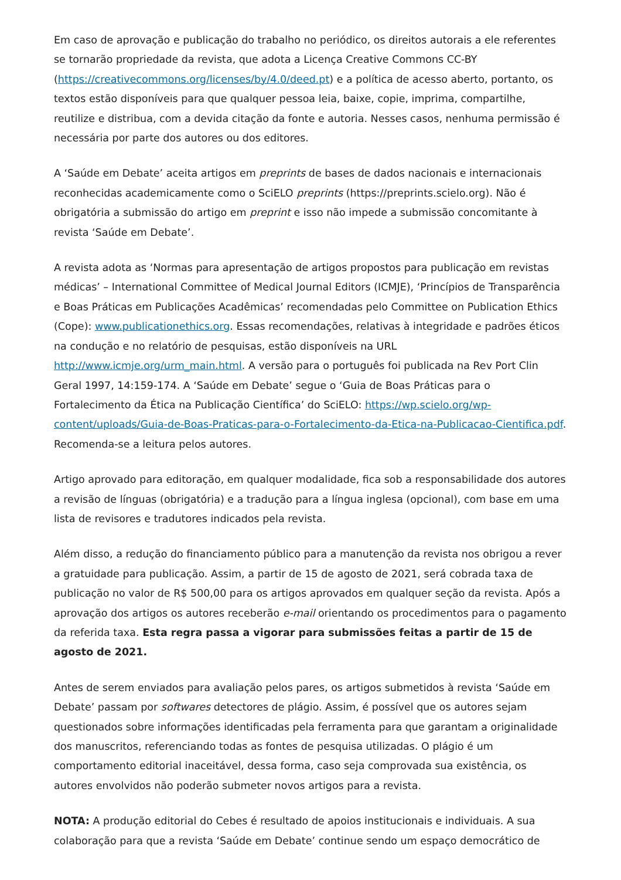Em caso de aprovação e publicação do trabalho no periódico, os direitos autorais a ele referentes se tornarão propriedade da revista, que adota a Licença Creative Commons CC-BY (https://creativecommons.org/licenses/by/4.0/deed.pt) e a política de acesso aberto, portanto, os textos estão disponíveis para que qualquer pessoa leia, baixe, copie, imprima, compartilhe, reutilize e distribua, com a devida citação da fonte e autoria. Nesses casos, nenhuma permissão é necessária por parte dos autores ou dos editores.
A ‘Saúde em Debate’ aceita artigos em preprints de bases de dados nacionais e internacionais reconhecidas academicamente como o SciELO preprints (https://preprints.scielo.org). Não é obrigatória a submissão do artigo em preprint e isso não impede a submissão concomitante à revista ‘Saúde em Debate’.
A revista adota as ‘Normas para apresentação de artigos propostos para publicação em revistas médicas’ – International Committee of Medical Journal Editors (ICMJE), ‘Princípios de Transparência e Boas Práticas em Publicações Acadêmicas’ recomendadas pelo Committee on Publication Ethics (Cope): www.publicationethics.org. Essas recomendações, relativas à integridade e padrões éticos na condução e no relatório de pesquisas, estão disponíveis na URL http://www.icmje.org/urm_main.html. A versão para o português foi publicada na Rev Port Clin Geral 1997, 14:159-174. A ‘Saúde em Debate’ segue o ‘Guia de Boas Práticas para o Fortalecimento da Ética na Publicação Científica’ do SciELO: https://wp.scielo.org/wp-content/uploads/Guia-de-Boas-Praticas-para-o-Fortalecimento-da-Etica-na-Publicacao-Cientifica.pdf. Recomenda-se a leitura pelos autores.
Artigo aprovado para editoração, em qualquer modalidade, fica sob a responsabilidade dos autores a revisão de línguas (obrigatória) e a tradução para a língua inglesa (opcional), com base em uma lista de revisores e tradutores indicados pela revista.
Além disso, a redução do financiamento público para a manutenção da revista nos obrigou a rever a gratuidade para publicação. Assim, a partir de 15 de agosto de 2021, será cobrada taxa de publicação no valor de R$ 500,00 para os artigos aprovados em qualquer seção da revista. Após a aprovação dos artigos os autores receberão e-mail orientando os procedimentos para o pagamento da referida taxa. Esta regra passa a vigorar para submissões feitas a partir de 15 de agosto de 2021.
Antes de serem enviados para avaliação pelos pares, os artigos submetidos à revista ‘Saúde em Debate’ passam por softwares detectores de plágio. Assim, é possível que os autores sejam questionados sobre informações identificadas pela ferramenta para que garantam a originalidade dos manuscritos, referenciando todas as fontes de pesquisa utilizadas. O plágio é um comportamento editorial inaceitável, dessa forma, caso seja comprovada sua existência, os autores envolvidos não poderão submeter novos artigos para a revista.
NOTA: A produção editorial do Cebes é resultado de apoios institucionais e individuais. A sua colaboração para que a revista ‘Saúde em Debate’ continue sendo um espaço democrático de